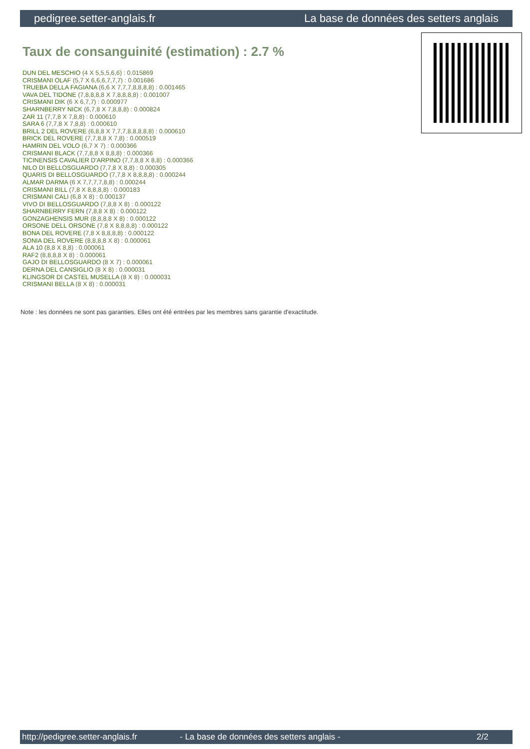pedigree.setter-anglais.fr La base de données des setters anglais
Taux de consanguinité (estimation) : 2.7 %
DUN DEL MESCHIO (4 X 5,5,5,6,6) : 0.015869
CRISMANI OLAF (5,7 X 6,6,6,7,7,7) : 0.001686
TRUEBA DELLA FAGIANA (6,6 X 7,7,7,8,8,8,8) : 0.001465
VAVA DEL TIDONE (7,8,8,8,8 X 7,8,8,8,8) : 0.001007
CRISMANI DIK (6 X 6,7,7) : 0.000977
SHARNBERRY NICK (6,7,8 X 7,8,8,8) : 0.000824
ZAR 11 (7,7,8 X 7,8,8) : 0.000610
SARA 6 (7,7,8 X 7,8,8) : 0.000610
BRILL 2 DEL ROVERE (6,8,8 X 7,7,7,8,8,8,8,8) : 0.000610
BRICK DEL ROVERE (7,7,8,8 X 7,8) : 0.000519
HAMRIN DEL VOLO (6,7 X 7) : 0.000366
CRISMANI BLACK (7,7,8,8 X 8,8,8) : 0.000366
TICINENSIS CAVALIER D'ARPINO (7,7,8,8 X 8,8) : 0.000366
NILO DI BELLOSGUARDO (7,7,8 X 8,8) : 0.000305
QUARIS DI BELLOSGUARDO (7,7,8 X 8,8,8,8) : 0.000244
ALMAR DARMA (6 X 7,7,7,7,8,8) : 0.000244
CRISMANI BILL (7,8 X 8,8,8,8) : 0.000183
CRISMANI CALI (6,8 X 8) : 0.000137
VIVO DI BELLOSGUARDO (7,8,8 X 8) : 0.000122
SHARNBERRY FERN (7,8,8 X 8) : 0.000122
GONZAGHENSIS MUR (8,8,8,8 X 8) : 0.000122
ORSONE DELL ORSONE (7,8 X 8,8,8,8) : 0.000122
BONA DEL ROVERE (7,8 X 8,8,8,8) : 0.000122
SONIA DEL ROVERE (8,8,8,8 X 8) : 0.000061
ALA 10 (8,8 X 8,8) : 0.000061
RAF2 (8,8,8,8 X 8) : 0.000061
GAJO DI BELLOSGUARDO (8 X 7) : 0.000061
DERNA DEL CANSIGLIO (8 X 8) : 0.000031
KLINGSOR DI CASTEL MUSELLA (8 X 8) : 0.000031
CRISMANI BELLA (8 X 8) : 0.000031
Note : les données ne sont pas garanties. Elles ont été entrées par les membres sans garantie d'exactitude.
http://pedigree.setter-anglais.fr - La base de données des setters anglais - 2/2